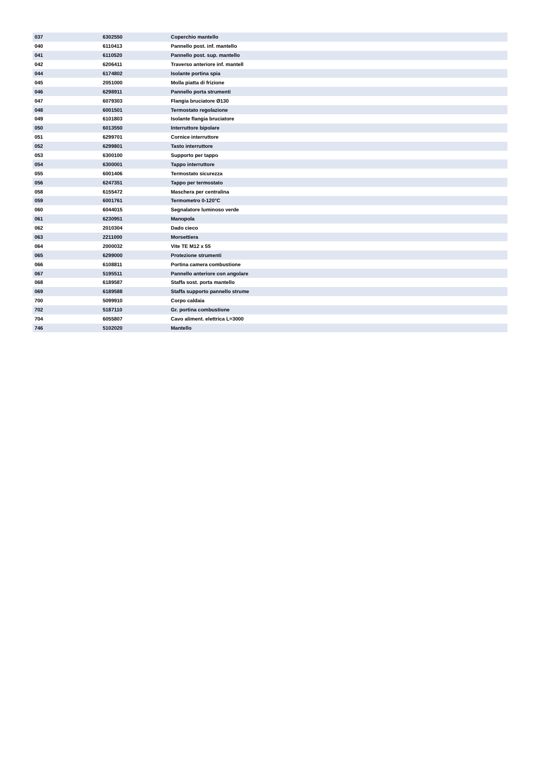| 037 | 6302550 | Coperchio mantello |
| 040 | 6110413 | Pannello post. inf. mantello |
| 041 | 6110520 | Pannello post. sup. mantello |
| 042 | 6206411 | Traverso anteriore inf. mantell |
| 044 | 6174802 | Isolante portina spia |
| 045 | 2051000 | Molla piatta di frizione |
| 046 | 6298911 | Pannello porta strumenti |
| 047 | 6079303 | Flangia bruciatore Ø130 |
| 048 | 6001501 | Termostato regolazione |
| 049 | 6101803 | Isolante flangia bruciatore |
| 050 | 6013550 | Interruttore bipolare |
| 051 | 6299701 | Cornice interruttore |
| 052 | 6299801 | Tasto interruttore |
| 053 | 6300100 | Supporto per tappo |
| 054 | 6300001 | Tappo interruttore |
| 055 | 6001406 | Termostato sicurezza |
| 056 | 6247351 | Tappo per termostato |
| 058 | 6155472 | Maschera per centralina |
| 059 | 6001761 | Termometro 0-120°C |
| 060 | 6044015 | Segnalatore luminoso verde |
| 061 | 6230951 | Manopola |
| 062 | 2010304 | Dado cieco |
| 063 | 2211000 | Morsettiera |
| 064 | 2000032 | Vite TE M12 x 55 |
| 065 | 6299000 | Protezione strumenti |
| 066 | 6108811 | Portina camera combustione |
| 067 | 5195511 | Pannello anteriore con angolare |
| 068 | 6189587 | Staffa sost. porta mantello |
| 069 | 6189588 | Staffa supporto pannello strume |
| 700 | 5099910 | Corpo caldaia |
| 702 | 5187110 | Gr. portina combustione |
| 704 | 6055807 | Cavo aliment. elettrica L=3000 |
| 746 | 5102020 | Mantello |